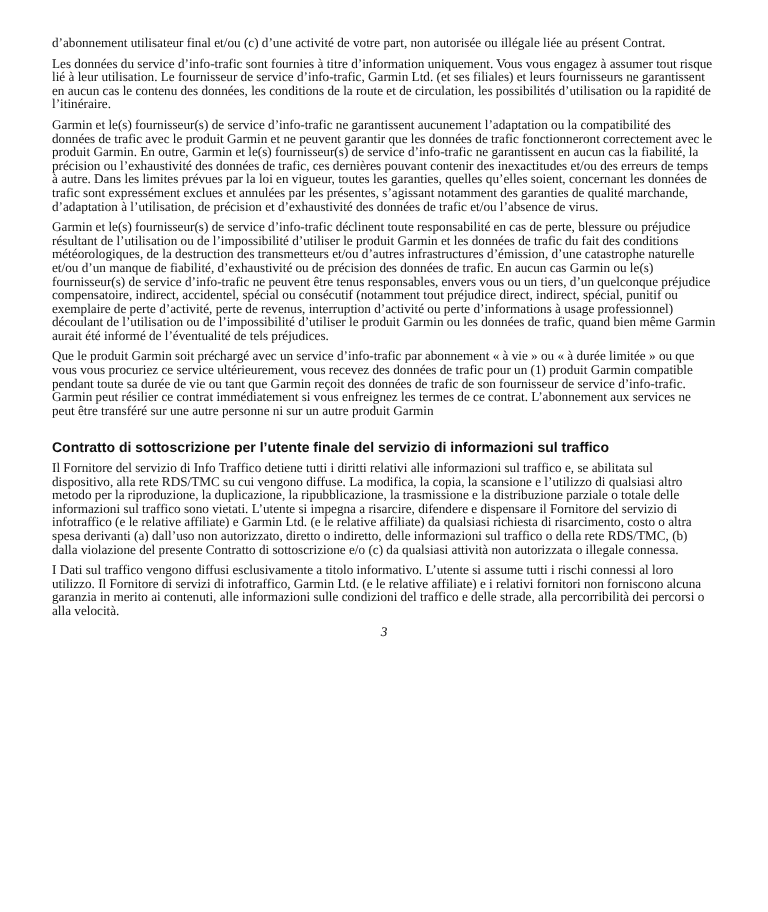d’abonnement utilisateur final et/ou (c) d’une activité de votre part, non autorisée ou illégale liée au présent Contrat.
Les données du service d’info-trafic sont fournies à titre d’information uniquement. Vous vous engagez à assumer tout risque lié à leur utilisation. Le fournisseur de service d’info-trafic, Garmin Ltd. (et ses filiales) et leurs fournisseurs ne garantissent en aucun cas le contenu des données, les conditions de la route et de circulation, les possibilités d’utilisation ou la rapidité de l’itinéraire.
Garmin et le(s) fournisseur(s) de service d’info-trafic ne garantissent aucunement l’adaptation ou la compatibilité des données de trafic avec le produit Garmin et ne peuvent garantir que les données de trafic fonctionneront correctement avec le produit Garmin. En outre, Garmin et le(s) fournisseur(s) de service d’info-trafic ne garantissent en aucun cas la fiabilité, la précision ou l’exhaustivité des données de trafic, ces dernières pouvant contenir des inexactitudes et/ou des erreurs de temps à autre. Dans les limites prévues par la loi en vigueur, toutes les garanties, quelles qu’elles soient, concernant les données de trafic sont expressément exclues et annulées par les présentes, s’agissant notamment des garanties de qualité marchande, d’adaptation à l’utilisation, de précision et d’exhaustivité des données de trafic et/ou l’absence de virus.
Garmin et le(s) fournisseur(s) de service d’info-trafic déclinent toute responsabilité en cas de perte, blessure ou préjudice résultant de l’utilisation ou de l’impossibilité d’utiliser le produit Garmin et les données de trafic du fait des conditions météorologiques, de la destruction des transmetteurs et/ou d’autres infrastructures d’émission, d’une catastrophe naturelle et/ou d’un manque de fiabilité, d’exhaustivité ou de précision des données de trafic. En aucun cas Garmin ou le(s) fournisseur(s) de service d’info-trafic ne peuvent être tenus responsables, envers vous ou un tiers, d’un quelconque préjudice compensatoire, indirect, accidentel, spécial ou consécutif (notamment tout préjudice direct, indirect, spécial, punitif ou exemplaire de perte d’activité, perte de revenus, interruption d’activité ou perte d’informations à usage professionnel) découlant de l’utilisation ou de l’impossibilité d’utiliser le produit Garmin ou les données de trafic, quand bien même Garmin aurait été informé de l’éventualité de tels préjudices.
Que le produit Garmin soit préchargé avec un service d’info-trafic par abonnement « à vie » ou « à durée limitée » ou que vous vous procuriez ce service ultérieurement, vous recevez des données de trafic pour un (1) produit Garmin compatible pendant toute sa durée de vie ou tant que Garmin reçoit des données de trafic de son fournisseur de service d’info-trafic. Garmin peut résilier ce contrat immédiatement si vous enfreignez les termes de ce contrat. L’abonnement aux services ne peut être transféré sur une autre personne ni sur un autre produit Garmin
Contratto di sottoscrizione per l’utente finale del servizio di informazioni sul traffico
Il Fornitore del servizio di Info Traffico detiene tutti i diritti relativi alle informazioni sul traffico e, se abilitata sul dispositivo, alla rete RDS/TMC su cui vengono diffuse. La modifica, la copia, la scansione e l’utilizzo di qualsiasi altro metodo per la riproduzione, la duplicazione, la ripubblicazione, la trasmissione e la distribuzione parziale o totale delle informazioni sul traffico sono vietati. L’utente si impegna a risarcire, difendere e dispensare il Fornitore del servizio di infotraffico (e le relative affiliate) e Garmin Ltd. (e le relative affiliate) da qualsiasi richiesta di risarcimento, costo o altra spesa derivanti (a) dall’uso non autorizzato, diretto o indiretto, delle informazioni sul traffico o della rete RDS/TMC, (b) dalla violazione del presente Contratto di sottoscrizione e/o (c) da qualsiasi attività non autorizzata o illegale connessa.
I Dati sul traffico vengono diffusi esclusivamente a titolo informativo. L’utente si assume tutti i rischi connessi al loro utilizzo. Il Fornitore di servizi di infotraffico, Garmin Ltd. (e le relative affiliate) e i relativi fornitori non forniscono alcuna garanzia in merito ai contenuti, alle informazioni sulle condizioni del traffico e delle strade, alla percorribilità dei percorsi o alla velocità.
3